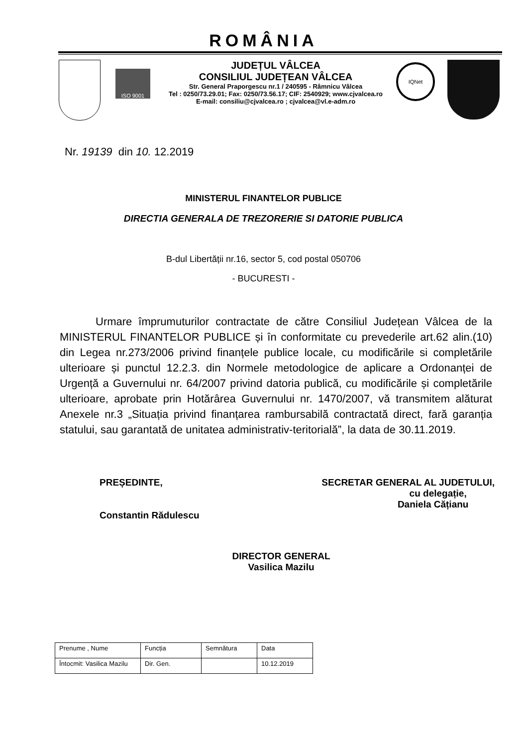ROMÂNIA
ISO 9001
JUDEȚUL VÂLCEA
CONSILIUL JUDEȚEAN VÂLCEA
Str. General Praporgescu nr.1 / 240595 - Râmnicu Vâlcea
Tel : 0250/73.29.01; Fax: 0250/73.56.17; CIF: 2540929; www.cjvalcea.ro
E-mail: consiliu@cjvalcea.ro ; cjvalcea@vl.e-adm.ro
IQNet
Nr. 19139 din 10. 12.2019
MINISTERUL FINANTELOR PUBLICE
DIRECTIA GENERALA DE TREZORERIE SI DATORIE PUBLICA
B-dul Libertății nr.16, sector 5, cod postal 050706
- BUCURESTI -
Urmare împrumuturilor contractate de către Consiliul Județean Vâlcea de la MINISTERUL FINANTELOR PUBLICE și în conformitate cu prevederile art.62 alin.(10) din Legea nr.273/2006 privind finanțele publice locale, cu modificările si completările ulterioare și punctul 12.2.3. din Normele metodologice de aplicare a Ordonanței de Urgență a Guvernului nr. 64/2007 privind datoria publică, cu modificările și completările ulterioare, aprobate prin Hotărârea Guvernului nr. 1470/2007, vă transmitem alăturat Anexele nr.3 „Situația privind finanțarea rambursabilă contractată direct, fară garanția statului, sau garantată de unitatea administrativ-teritorială”, la data de 30.11.2019.
PREȘEDINTE,
Constantin Rădulescu
SECRETAR GENERAL AL JUDETULUI,
cu delegație,
Daniela Cățianu
DIRECTOR GENERAL
Vasilica Mazilu
| Prenume , Nume | Funcția | Semnătura | Data |
| Întocmit: Vasilica Mazilu | Dir. Gen. | | 10.12.2019 |